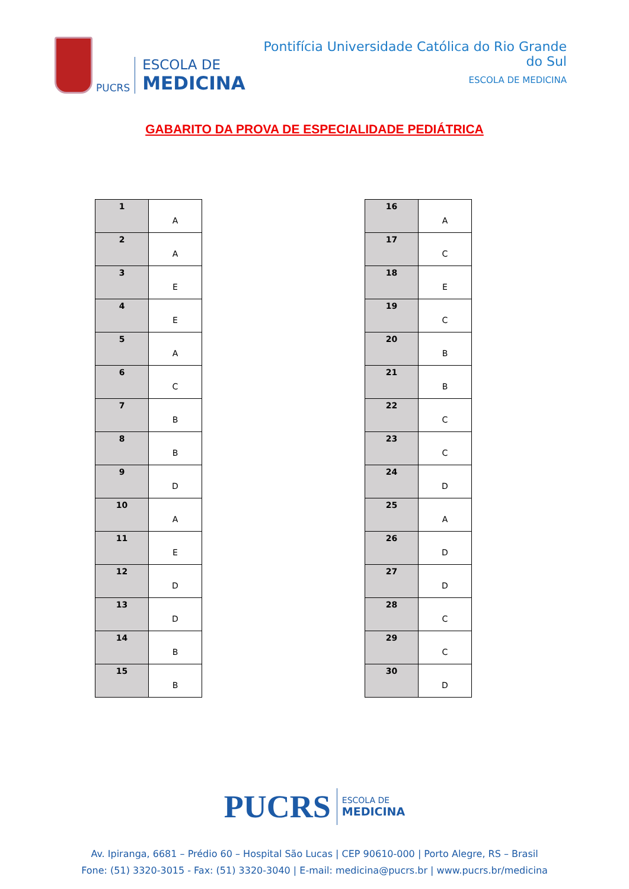PUCRS
ESCOLA DE
MEDICINA
Pontifícia Universidade Católica do Rio Grande do Sul
ESCOLA DE MEDICINA
GABARITO DA PROVA DE ESPECIALIDADE PEDIÁTRICA
| 1 | A |
| 2 | A |
| 3 | E |
| 4 | E |
| 5 | A |
| 6 | C |
| 7 | B |
| 8 | B |
| 9 | D |
| 10 | A |
| 11 | E |
| 12 | D |
| 13 | D |
| 14 | B |
| 15 | B |
| 16 | A |
| 17 | C |
| 18 | E |
| 19 | C |
| 20 | B |
| 21 | B |
| 22 | C |
| 23 | C |
| 24 | D |
| 25 | A |
| 26 | D |
| 27 | D |
| 28 | C |
| 29 | C |
| 30 | D |
PUCRS
ESCOLA DE
MEDICINA
Av. Ipiranga, 6681 – Prédio 60 – Hospital São Lucas | CEP 90610-000 | Porto Alegre, RS – Brasil
Fone: (51) 3320-3015 - Fax: (51) 3320-3040 | E-mail: medicina@pucrs.br | www.pucrs.br/medicina